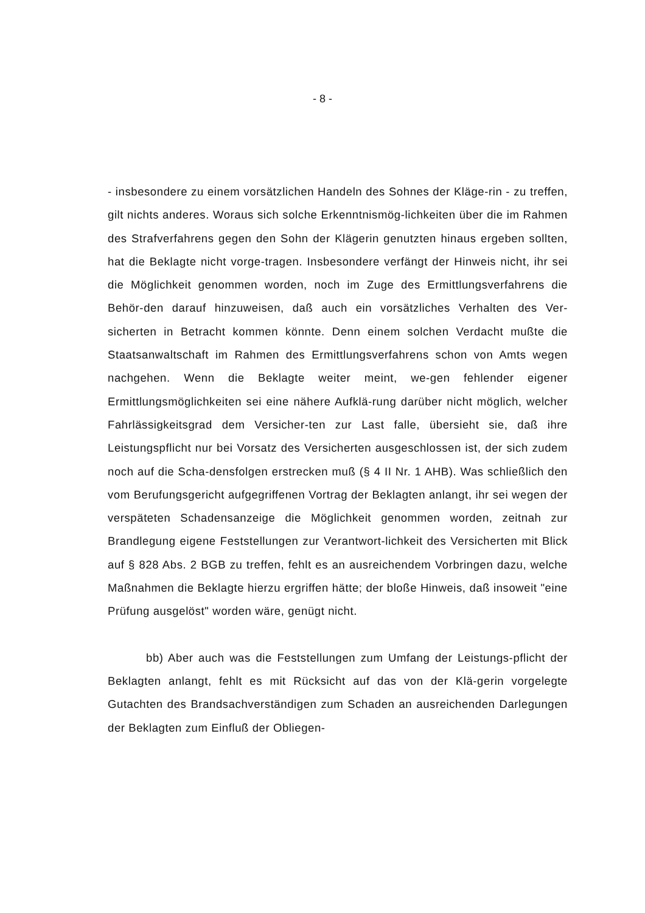- 8 -
- insbesondere zu einem vorsätzlichen Handeln des Sohnes der Kläge-rin - zu treffen, gilt nichts anderes. Woraus sich solche Erkenntnismög-lichkeiten über die im Rahmen des Strafverfahrens gegen den Sohn der Klägerin genutzten hinaus ergeben sollten, hat die Beklagte nicht vorge-tragen. Insbesondere verfängt der Hinweis nicht, ihr sei die Möglichkeit genommen worden, noch im Zuge des Ermittlungsverfahrens die Behör-den darauf hinzuweisen, daß auch ein vorsätzliches Verhalten des Ver-sicherten in Betracht kommen könnte. Denn einem solchen Verdacht mußte die Staatsanwaltschaft im Rahmen des Ermittlungsverfahrens schon von Amts wegen nachgehen. Wenn die Beklagte weiter meint, we-gen fehlender eigener Ermittlungsmöglichkeiten sei eine nähere Aufklä-rung darüber nicht möglich, welcher Fahrlässigkeitsgrad dem Versicher-ten zur Last falle, übersieht sie, daß ihre Leistungspflicht nur bei Vorsatz des Versicherten ausgeschlossen ist, der sich zudem noch auf die Scha-densfolgen erstrecken muß (§ 4 II Nr. 1 AHB). Was schließlich den vom Berufungsgericht aufgegriffenen Vortrag der Beklagten anlangt, ihr sei wegen der verspäteten Schadensanzeige die Möglichkeit genommen worden, zeitnah zur Brandlegung eigene Feststellungen zur Verantwort-lichkeit des Versicherten mit Blick auf § 828 Abs. 2 BGB zu treffen, fehlt es an ausreichendem Vorbringen dazu, welche Maßnahmen die Beklagte hierzu ergriffen hätte; der bloße Hinweis, daß insoweit "eine Prüfung ausgelöst" worden wäre, genügt nicht.
bb) Aber auch was die Feststellungen zum Umfang der Leistungs-pflicht der Beklagten anlangt, fehlt es mit Rücksicht auf das von der Klä-gerin vorgelegte Gutachten des Brandsachverständigen zum Schaden an ausreichenden Darlegungen der Beklagten zum Einfluß der Obliegen-